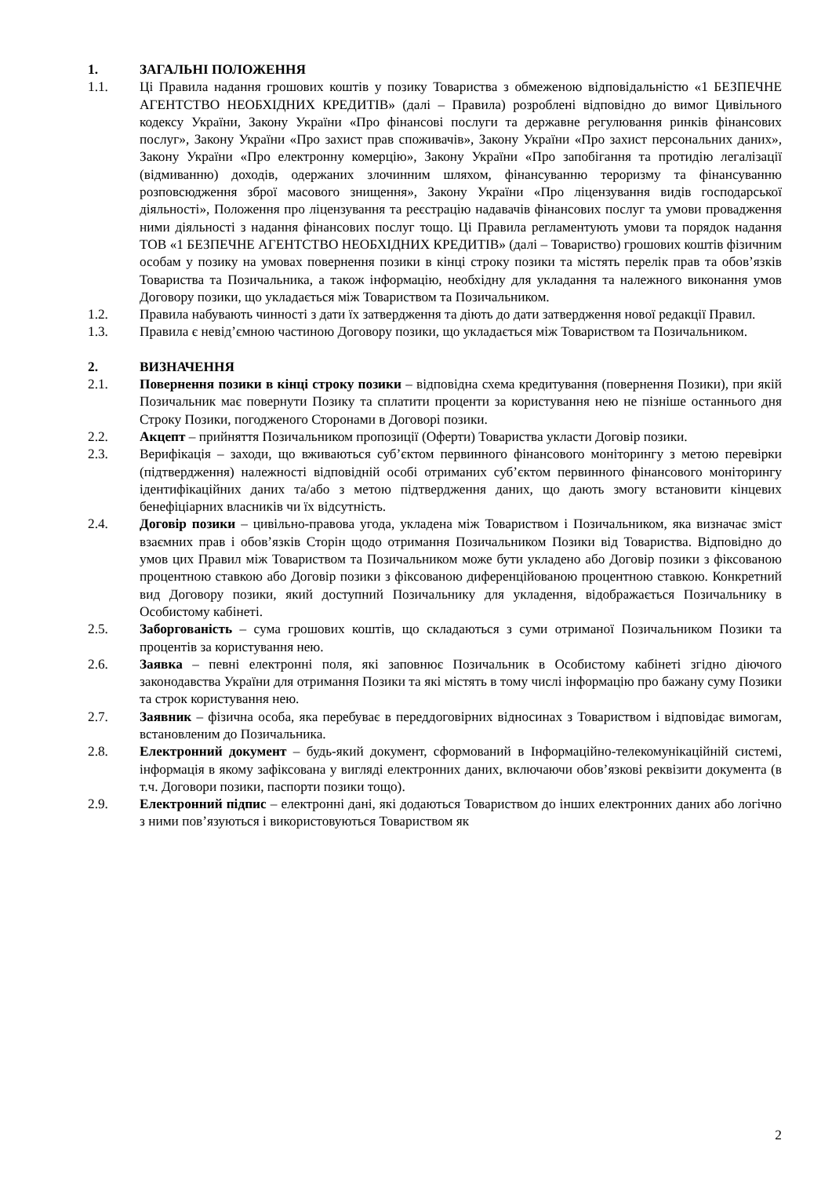1. ЗАГАЛЬНІ ПОЛОЖЕННЯ
1.1. Ці Правила надання грошових коштів у позику Товариства з обмеженою відповідальністю «1 БЕЗПЕЧНЕ АГЕНТСТВО НЕОБХІДНИХ КРЕДИТІВ» (далі – Правила) розроблені відповідно до вимог Цивільного кодексу України, Закону України «Про фінансові послуги та державне регулювання ринків фінансових послуг», Закону України «Про захист прав споживачів», Закону України «Про захист персональних даних», Закону України «Про електронну комерцію», Закону України «Про запобігання та протидію легалізації (відмиванню) доходів, одержаних злочинним шляхом, фінансуванню тероризму та фінансуванню розповсюдження зброї масового знищення», Закону України «Про ліцензування видів господарської діяльності», Положення про ліцензування та реєстрацію надавачів фінансових послуг та умови провадження ними діяльності з надання фінансових послуг тощо. Ці Правила регламентують умови та порядок надання ТОВ «1 БЕЗПЕЧНЕ АГЕНТСТВО НЕОБХІДНИХ КРЕДИТІВ» (далі – Товариство) грошових коштів фізичним особам у позику на умовах повернення позики в кінці строку позики та містять перелік прав та обов’язків Товариства та Позичальника, а також інформацію, необхідну для укладання та належного виконання умов Договору позики, що укладається між Товариством та Позичальником.
1.2. Правила набувають чинності з дати їх затвердження та діють до дати затвердження нової редакції Правил.
1.3. Правила є невід’ємною частиною Договору позики, що укладається між Товариством та Позичальником.
2. ВИЗНАЧЕННЯ
2.1. Повернення позики в кінці строку позики – відповідна схема кредитування (повернення Позики), при якій Позичальник має повернути Позику та сплатити проценти за користування нею не пізніше останнього дня Строку Позики, погодженого Сторонами в Договорі позики.
2.2. Акцепт – прийняття Позичальником пропозиції (Оферти) Товариства укласти Договір позики.
2.3. Верифікація – заходи, що вживаються суб’єктом первинного фінансового моніторингу з метою перевірки (підтвердження) належності відповідній особі отриманих суб’єктом первинного фінансового моніторингу ідентифікаційних даних та/або з метою підтвердження даних, що дають змогу встановити кінцевих бенефіціарних власників чи їх відсутність.
2.4. Договір позики – цивільно-правова угода, укладена між Товариством і Позичальником, яка визначає зміст взаємних прав і обов’язків Сторін щодо отримання Позичальником Позики від Товариства. Відповідно до умов цих Правил між Товариством та Позичальником може бути укладено або Договір позики з фіксованою процентною ставкою або Договір позики з фіксованою диференційованою процентною ставкою. Конкретний вид Договору позики, який доступний Позичальнику для укладення, відображається Позичальнику в Особистому кабінеті.
2.5. Заборгованість – сума грошових коштів, що складаються з суми отриманої Позичальником Позики та процентів за користування нею.
2.6. Заявка – певні електронні поля, які заповнює Позичальник в Особистому кабінеті згідно діючого законодавства України для отримання Позики та які містять в тому числі інформацію про бажану суму Позики та строк користування нею.
2.7. Заявник – фізична особа, яка перебуває в переддоговірних відносинах з Товариством і відповідає вимогам, встановленим до Позичальника.
2.8. Електронний документ – будь-який документ, сформований в Інформаційно-телекомунікаційній системі, інформація в якому зафіксована у вигляді електронних даних, включаючи обов’язкові реквізити документа (в т.ч. Договори позики, паспорти позики тощо).
2.9. Електронний підпис – електронні дані, які додаються Товариством до інших електронних даних або логічно з ними пов’язуються і використовуються Товариством як
2